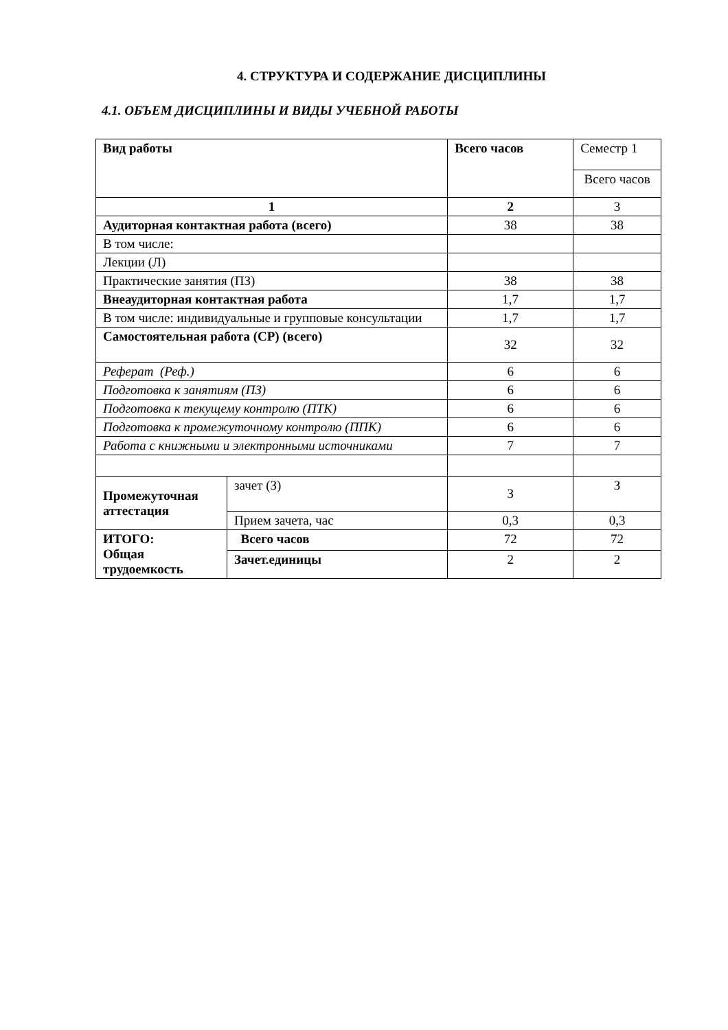4. СТРУКТУРА И СОДЕРЖАНИЕ ДИСЦИПЛИНЫ
4.1. ОБЪЕМ ДИСЦИПЛИНЫ И ВИДЫ УЧЕБНОЙ РАБОТЫ
| Вид работы | | Всего часов | Семестр 1 |
| --- | --- | --- | --- |
| | | | Всего часов |
| 1 | | 2 | 3 |
| Аудиторная контактная работа (всего) | | 38 | 38 |
| В том числе: | | | |
| Лекции (Л) | | | |
| Практические занятия (ПЗ) | | 38 | 38 |
| Внеаудиторная контактная работа | | 1,7 | 1,7 |
| В том числе: индивидуальные и групповые консультации | | 1,7 | 1,7 |
| Самостоятельная работа (СР) (всего) | | 32 | 32 |
| Реферат (Реф.) | | 6 | 6 |
| Подготовка к занятиям (ПЗ) | | 6 | 6 |
| Подготовка к текущему контролю (ПТК) | | 6 | 6 |
| Подготовка к промежуточному контролю (ППК) | | 6 | 6 |
| Работа с книжными и электронными источниками | | 7 | 7 |
| Промежуточная аттестация | зачет (З) | З | З |
| | Прием зачета, час | 0,3 | 0,3 |
| ИТОГО: Общая трудоемкость | Всего часов | 72 | 72 |
| | Зачет.единицы | 2 | 2 |